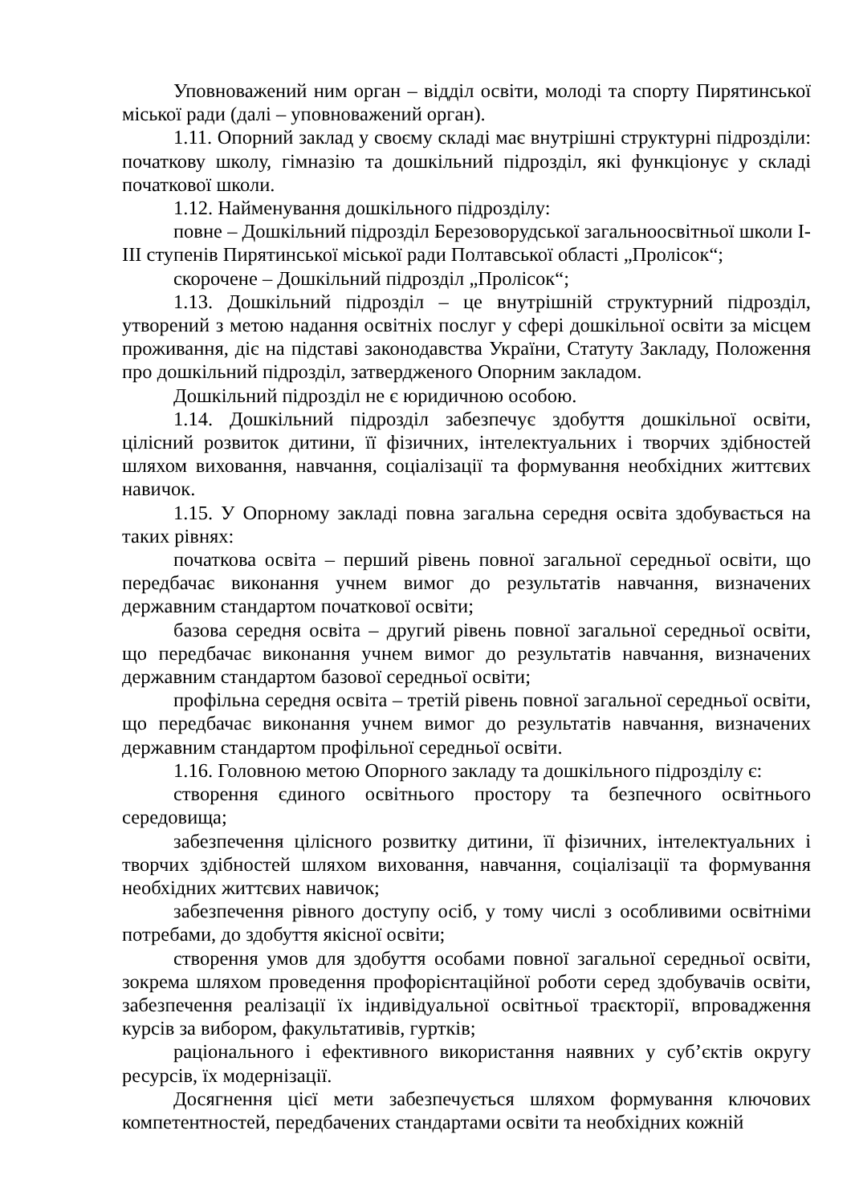Уповноважений ним орган – відділ освіти, молоді та спорту Пирятинської міської ради (далі – уповноважений орган).
1.11. Опорний заклад у своєму складі має внутрішні структурні підрозділи: початкову школу, гімназію та дошкільний підрозділ, які функціонує у складі початкової школи.
1.12. Найменування дошкільного підрозділу:
повне – Дошкільний підрозділ Березоворудської загальноосвітньої школи I-III ступенів Пирятинської міської ради Полтавської області „Пролісок“;
скорочене – Дошкільний підрозділ „Пролісок“;
1.13. Дошкільний підрозділ – це внутрішній структурний підрозділ, утворений з метою надання освітніх послуг у сфері дошкільної освіти за місцем проживання, діє на підставі законодавства України, Статуту Закладу, Положення про дошкільний підрозділ, затвердженого Опорним закладом.
Дошкільний підрозділ не є юридичною особою.
1.14. Дошкільний підрозділ забезпечує здобуття дошкільної освіти, цілісний розвиток дитини, її фізичних, інтелектуальних і творчих здібностей шляхом виховання, навчання, соціалізації та формування необхідних життєвих навичок.
1.15. У Опорному закладі повна загальна середня освіта здобувається на таких рівнях:
початкова освіта – перший рівень повної загальної середньої освіти, що передбачає виконання учнем вимог до результатів навчання, визначених державним стандартом початкової освіти;
базова середня освіта – другий рівень повної загальної середньої освіти, що передбачає виконання учнем вимог до результатів навчання, визначених державним стандартом базової середньої освіти;
профільна середня освіта – третій рівень повної загальної середньої освіти, що передбачає виконання учнем вимог до результатів навчання, визначених державним стандартом профільної середньої освіти.
1.16. Головною метою Опорного закладу та дошкільного підрозділу є:
створення єдиного освітнього простору та безпечного освітнього середовища;
забезпечення цілісного розвитку дитини, її фізичних, інтелектуальних і творчих здібностей шляхом виховання, навчання, соціалізації та формування необхідних життєвих навичок;
забезпечення рівного доступу осіб, у тому числі з особливими освітніми потребами, до здобуття якісної освіти;
створення умов для здобуття особами повної загальної середньої освіти, зокрема шляхом проведення профорієнтаційної роботи серед здобувачів освіти, забезпечення реалізації їх індивідуальної освітньої траєкторії, впровадження курсів за вибором, факультативів, гуртків;
раціонального і ефективного використання наявних у суб’єктів округу ресурсів, їх модернізації.
Досягнення цієї мети забезпечується шляхом формування ключових компетентностей, передбачених стандартами освіти та необхідних кожній